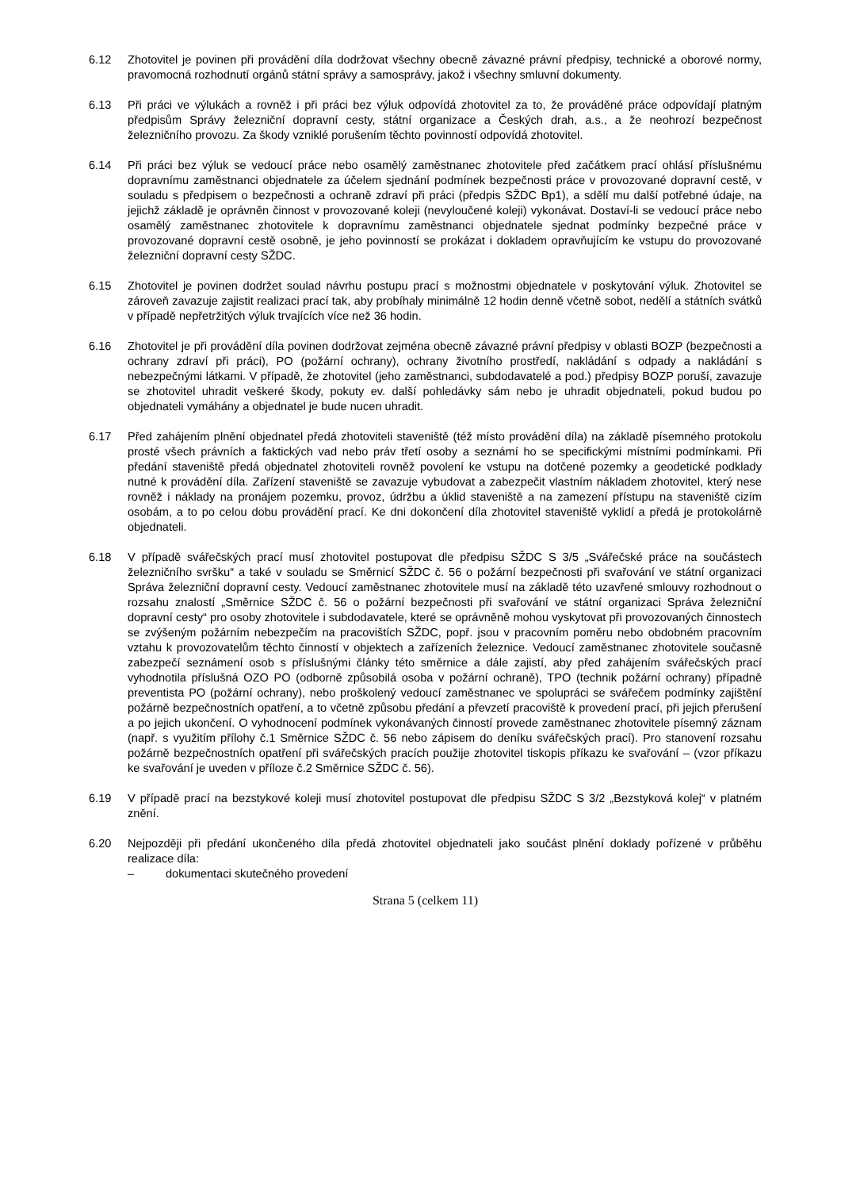6.12 Zhotovitel je povinen při provádění díla dodržovat všechny obecně závazné právní předpisy, technické a oborové normy, pravomocná rozhodnutí orgánů státní správy a samosprávy, jakož i všechny smluvní dokumenty.
6.13 Při práci ve výlukách a rovněž i při práci bez výluk odpovídá zhotovitel za to, že prováděné práce odpovídají platným předpisům Správy železniční dopravní cesty, státní organizace a Českých drah, a.s., a že neohrozí bezpečnost železničního provozu. Za škody vzniklé porušením těchto povinností odpovídá zhotovitel.
6.14 Při práci bez výluk se vedoucí práce nebo osamělý zaměstnanec zhotovitele před začátkem prací ohlásí příslušnému dopravnímu zaměstnanci objednatele za účelem sjednání podmínek bezpečnosti práce v provozované dopravní cestě, v souladu s předpisem o bezpečnosti a ochraně zdraví při práci (předpis SŽDC Bp1), a sdělí mu další potřebné údaje, na jejichž základě je oprávněn činnost v provozované koleji (nevyloučené koleji) vykonávat. Dostaví-li se vedoucí práce nebo osamělý zaměstnanec zhotovitele k dopravnímu zaměstnanci objednatele sjednat podmínky bezpečné práce v provozované dopravní cestě osobně, je jeho povinností se prokázat i dokladem opravňujícím ke vstupu do provozované železniční dopravní cesty SŽDC.
6.15 Zhotovitel je povinen dodržet soulad návrhu postupu prací s možnostmi objednatele v poskytování výluk. Zhotovitel se zároveň zavazuje zajistit realizaci prací tak, aby probíhaly minimálně 12 hodin denně včetně sobot, nedělí a státních svátků v případě nepřetržitých výluk trvajících více než 36 hodin.
6.16 Zhotovitel je při provádění díla povinen dodržovat zejména obecně závazné právní předpisy v oblasti BOZP (bezpečnosti a ochrany zdraví při práci), PO (požární ochrany), ochrany životního prostředí, nakládání s odpady a nakládání s nebezpečnými látkami. V případě, že zhotovitel (jeho zaměstnanci, subdodavatelé a pod.) předpisy BOZP poruší, zavazuje se zhotovitel uhradit veškeré škody, pokuty ev. další pohledávky sám nebo je uhradit objednateli, pokud budou po objednateli vymáhány a objednatel je bude nucen uhradit.
6.17 Před zahájením plnění objednatel předá zhotoviteli staveniště (též místo provádění díla) na základě písemného protokolu prosté všech právních a faktických vad nebo práv třetí osoby a seznámí ho se specifickými místními podmínkami. Při předání staveniště předá objednatel zhotoviteli rovněž povolení ke vstupu na dotčené pozemky a geodetické podklady nutné k provádění díla. Zařízení staveniště se zavazuje vybudovat a zabezpečit vlastním nákladem zhotovitel, který nese rovněž i náklady na pronájem pozemku, provoz, údržbu a úklid staveniště a na zamezení přístupu na staveniště cizím osobám, a to po celou dobu provádění prací. Ke dni dokončení díla zhotovitel staveniště vyklidí a předá je protokolárně objednateli.
6.18 V případě svářečských prací musí zhotovitel postupovat dle předpisu SŽDC S 3/5 „Svářečské práce na součástech železničního svršku“ a také v souladu se Směrnicí SŽDC č. 56 o požární bezpečnosti při svařování ve státní organizaci Správa železniční dopravní cesty. Vedoucí zaměstnanec zhotovitele musí na základě této uzavřené smlouvy rozhodnout o rozsahu znalostí „Směrnice SŽDC č. 56 o požární bezpečnosti při svařování ve státní organizaci Správa železniční dopravní cesty“ pro osoby zhotovitele i subdodavatele, které se oprávněně mohou vyskytovat při provozovaných činnostech se zvýšeným požárním nebezpečím na pracovištích SŽDC, popř. jsou v pracovním poměru nebo obdobném pracovním vztahu k provozovatelům těchto činností v objektech a zařízeních železnice. Vedoucí zaměstnanec zhotovitele současně zabezpečí seznámení osob s příslušnými články této směrnice a dále zajistí, aby před zahájením svářečských prací vyhodnotila příslušná OZO PO (odborně způsobilá osoba v požární ochraně), TPO (technik požární ochrany) případně preventista PO (požární ochrany), nebo proškolený vedoucí zaměstnanec ve spolupráci se svářečem podmínky zajištění požárně bezpečnostních opatření, a to včetně způsobu předání a převzetí pracoviště k provedení prací, při jejich přerušení a po jejich ukončení. O vyhodnocení podmínek vykonávaných činností provede zaměstnanec zhotovitele písemný záznam (např. s využitím přílohy č.1 Směrnice SŽDC č. 56 nebo zápisem do deníku svářečských prací). Pro stanovení rozsahu požárně bezpečnostních opatření při svářečských pracích použije zhotovitel tiskopis příkazu ke svařování – (vzor příkazu ke svařování je uveden v příloze č.2 Směrnice SŽDC č. 56).
6.19 V případě prací na bezstykové koleji musí zhotovitel postupovat dle předpisu SŽDC S 3/2 „Bezstyková kolej“ v platném znění.
6.20 Nejpozději při předání ukončeného díla předá zhotovitel objednateli jako součást plnění doklady pořízené v průběhu realizace díla:
– dokumentaci skutečného provedení
Strana 5 (celkem 11)